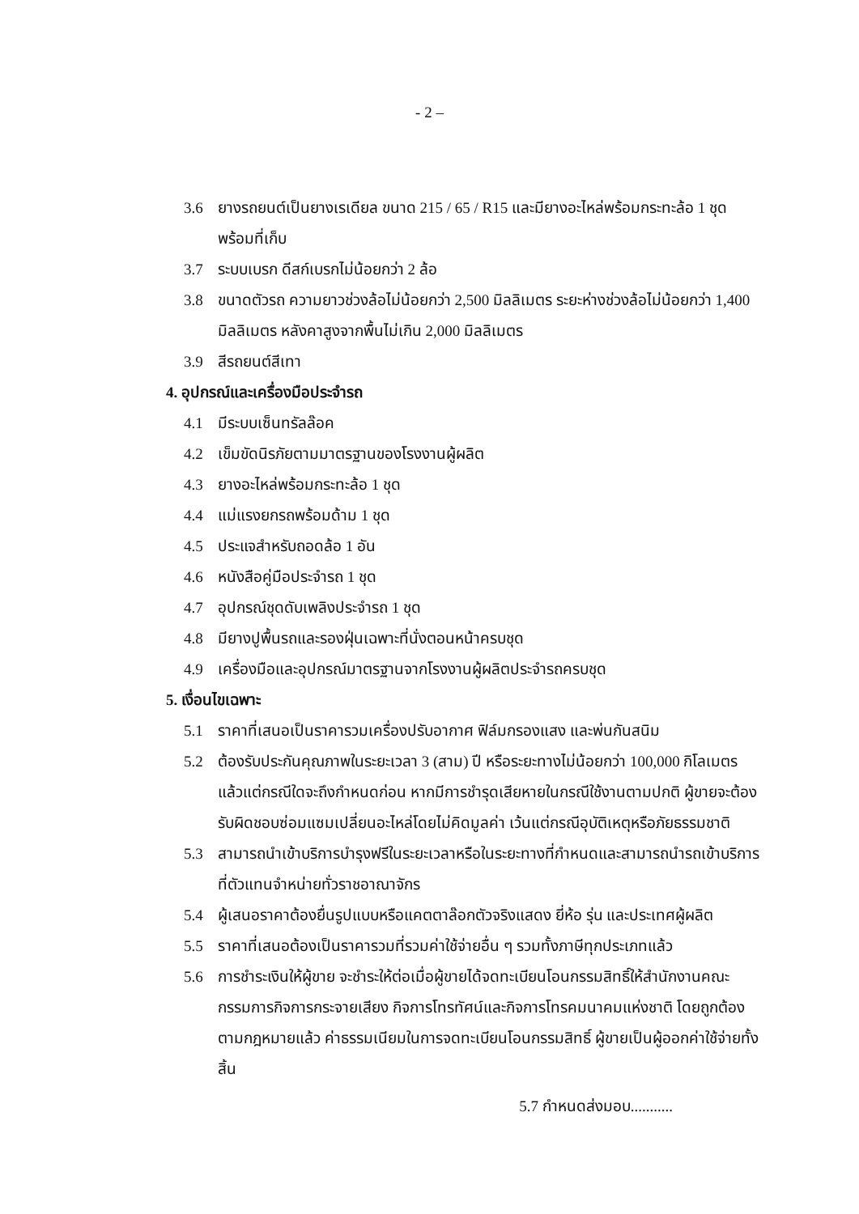- 2 –
3.6 ยางรถยนต์เป็นยางเรเดียล ขนาด 215 / 65 / R15 และมียางอะไหล่พร้อมกระทะล้อ 1 ชุด พร้อมที่เก็บ
3.7 ระบบเบรก ดีสก์เบรกไม่น้อยกว่า 2 ล้อ
3.8 ขนาดตัวรถ ความยาวช่วงล้อไม่น้อยกว่า 2,500 มิลลิเมตร ระยะห่างช่วงล้อไม่น้อยกว่า 1,400 มิลลิเมตร หลังคาสูงจากพื้นไม่เกิน 2,000 มิลลิเมตร
3.9 สีรถยนต์สีเทา
4. อุปกรณ์และเครื่องมือประจำรถ
4.1 มีระบบเซ็นทรัลล๊อค
4.2 เข็มขัดนิรภัยตามมาตรฐานของโรงงานผู้ผลิต
4.3 ยางอะไหล่พร้อมกระทะล้อ 1 ชุด
4.4 แม่แรงยกรถพร้อมด้าม 1 ชุด
4.5 ประแจสำหรับถอดล้อ 1 อัน
4.6 หนังสือคู่มือประจำรถ 1 ชุด
4.7 อุปกรณ์ชุดดับเพลิงประจำรถ 1 ชุด
4.8 มียางปูพื้นรถและรองฝุ่นเฉพาะที่นั่งตอนหน้าครบชุด
4.9 เครื่องมือและอุปกรณ์มาตรฐานจากโรงงานผู้ผลิตประจำรถครบชุด
5. เงื่อนไขเฉพาะ
5.1 ราคาที่เสนอเป็นราคารวมเครื่องปรับอากาศ ฟิล์มกรองแสง และพ่นกันสนิม
5.2 ต้องรับประกันคุณภาพในระยะเวลา 3 (สาม) ปี หรือระยะทางไม่น้อยกว่า 100,000 กิโลเมตร แล้วแต่กรณีใดจะถึงกำหนดก่อน หากมีการชำรุดเสียหายในกรณีใช้งานตามปกติ ผู้ขายจะต้องรับผิดชอบซ่อมแซมเปลี่ยนอะไหล่โดยไม่คิดมูลค่า เว้นแต่กรณีอุบัติเหตุหรือภัยธรรมชาติ
5.3 สามารถนำเข้าบริการบำรุงฟรีในระยะเวลาหรือในระยะทางที่กำหนดและสามารถนำรถเข้าบริการที่ตัวแทนจำหน่ายทั่วราชอาณาจักร
5.4 ผู้เสนอราคาต้องยื่นรูปแบบหรือแคตตาล๊อกตัวจริงแสดง ยี่ห้อ รุ่น และประเทศผู้ผลิต
5.5 ราคาที่เสนอต้องเป็นราคารวมที่รวมค่าใช้จ่ายอื่น ๆ รวมทั้งภาษีทุกประเภทแล้ว
5.6 การชำระเงินให้ผู้ขาย จะชำระให้ต่อเมื่อผู้ขายได้จดทะเบียนโอนกรรมสิทธิ์ให้สำนักงานคณะกรรมการกิจการกระจายเสียง กิจการโทรทัศน์และกิจการโทรคมนาคมแห่งชาติ โดยถูกต้องตามกฎหมายแล้ว ค่าธรรมเนียมในการจดทะเบียนโอนกรรมสิทธิ์ ผู้ขายเป็นผู้ออกค่าใช้จ่ายทั้งสิ้น
5.7 กำหนดส่งมอบ...........